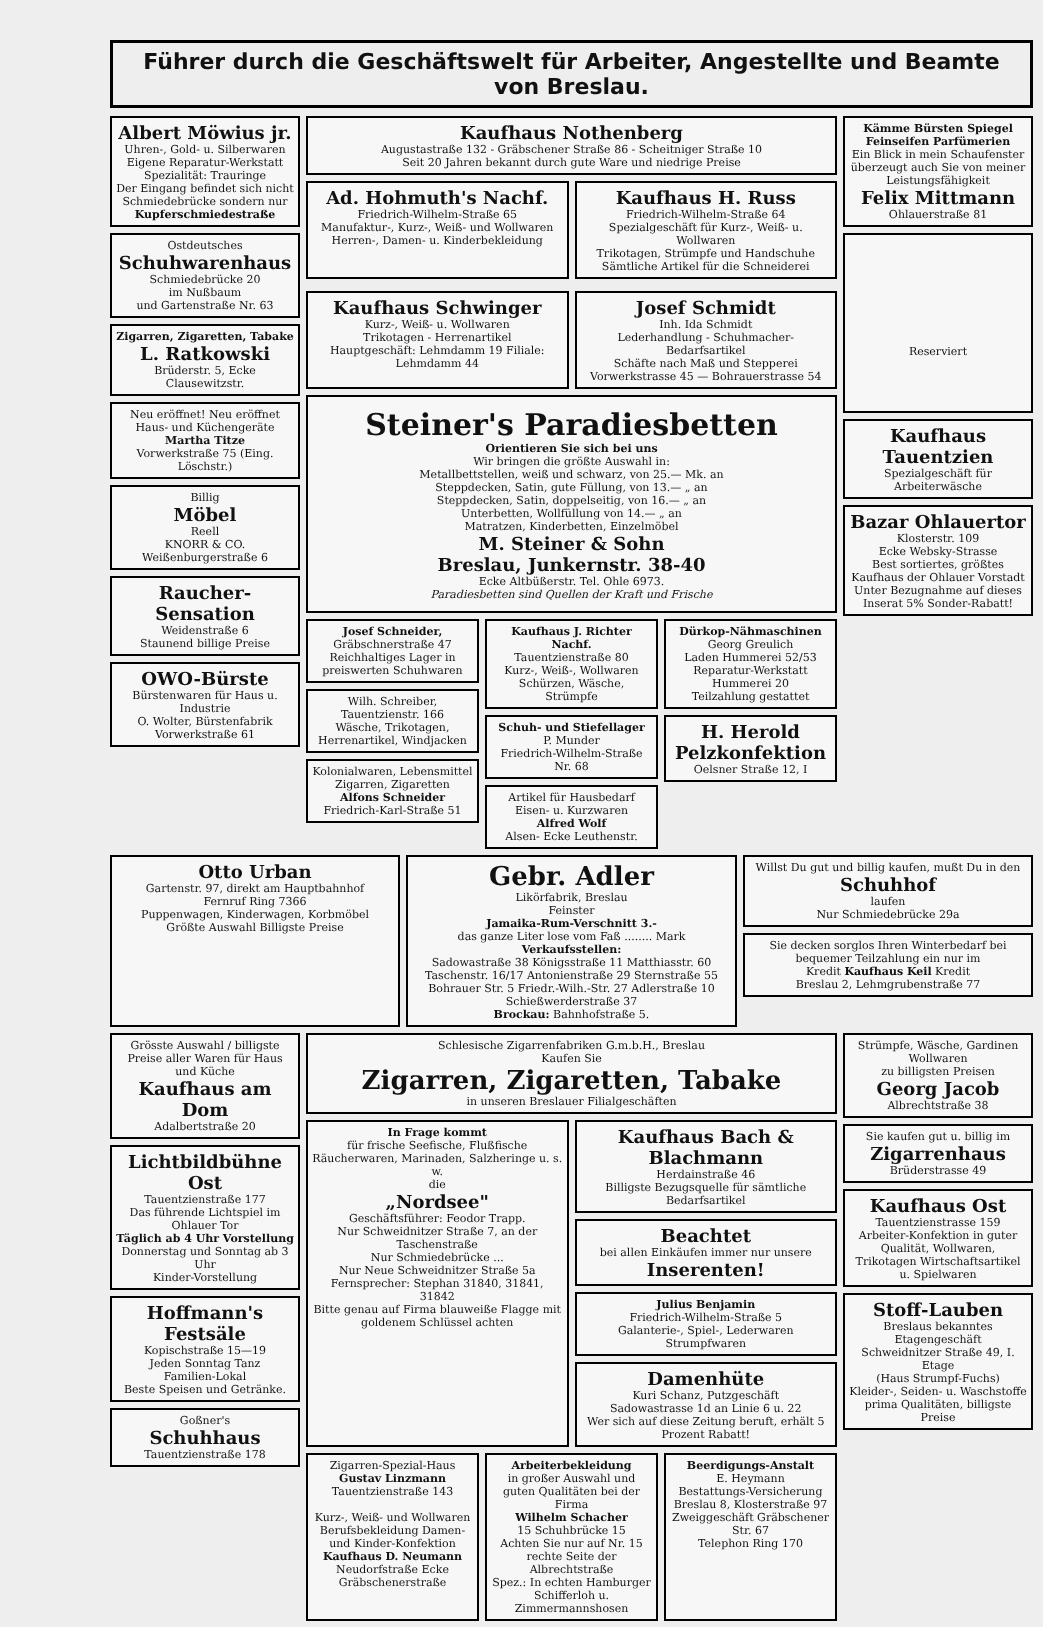Führer durch die Geschäftswelt für Arbeiter, Angestellte und Beamte von Breslau.
Albert Möwius jr.
Uhren-, Gold- u. Silberwaren
Eigene Reparatur-Werkstatt
Spezialität: Trauringe
Der Eingang befindet sich nicht Schmiedebrücke sondern nur
Kupferschmiedestraße
Ostdeutsches
Schuhwarenhaus
Schmiedebrücke 20
im Nußbaum
und Gartenstraße Nr. 63
Zigarren, Zigaretten, Tabake
L. Ratkowski
Brüderstr. 5, Ecke Clausewitzstr.
Neu eröffnet! Neu eröffnet
Haus- und Küchengeräte
Martha Titze
Vorwerkstraße 75 (Eing. Löschstr.)
Billig
Möbel
Reell
KNORR & CO.
Weißenburgerstraße 6
Raucher-Sensation
Weidenstraße 6
Staunend billige Preise
OWO-Bürste
Bürstenwaren für Haus u. Industrie
O. Wolter, Bürstenfabrik
Vorwerkstraße 61
Kaufhaus Nothenberg
Augustastraße 132 - Gräbschener Straße 86 - Scheitniger Straße 10
Seit 20 Jahren bekannt durch gute Ware und niedrige Preise
Ad. Hohmuth's Nachf.
Friedrich-Wilhelm-Straße 65
Manufaktur-, Kurz-, Weiß- und Wollwaren
Herren-, Damen- u. Kinderbekleidung
Kaufhaus H. Russ
Friedrich-Wilhelm-Straße 64
Spezialgeschäft für Kurz-, Weiß- u. Wollwaren
Trikotagen, Strümpfe und Handschuhe
Sämtliche Artikel für die Schneiderei
Kaufhaus Schwinger
Kurz-, Weiß- u. Wollwaren
Trikotagen - Herrenartikel
Hauptgeschäft: Lehmdamm 19 Filiale: Lehmdamm 44
Josef Schmidt
Inh. Ida Schmidt
Lederhandlung - Schuhmacher-Bedarfsartikel
Schäfte nach Maß und Stepperei
Vorwerkstrasse 45 — Bohrauerstrasse 54
Steiner's Paradiesbetten
Orientieren Sie sich bei uns
Wir bringen die größte Auswahl in:
Metallbettstellen, weiß und schwarz, von 25.— Mk. an
Steppdecken, Satin, gute Füllung, von 13.— „ an
Steppdecken, Satin, doppelseitig, von 16.— „ an
Unterbetten, Wollfüllung von 14.— „ an
Matratzen, Kinderbetten, Einzelmöbel
M. Steiner & Sohn
Breslau, Junkernstr. 38-40
Ecke Altbüßerstr. Tel. Ohle 6973.
Paradiesbetten sind Quellen der Kraft und Frische
Josef Schneider, Gräbschnerstraße 47
Reichhaltiges Lager in preiswerten Schuhwaren
Wilh. Schreiber, Tauentzienstr. 166
Wäsche, Trikotagen, Herrenartikel, Windjacken
Kolonialwaren, Lebensmittel
Zigarren, Zigaretten
Alfons Schneider
Friedrich-Karl-Straße 51
Kaufhaus J. Richter Nachf.
Tauentzienstraße 80
Kurz-, Weiß-, Wollwaren
Schürzen, Wäsche, Strümpfe
Schuh- und Stiefellager
P. Munder
Friedrich-Wilhelm-Straße Nr. 68
Artikel für Hausbedarf
Eisen- u. Kurzwaren
Alfred Wolf
Alsen- Ecke Leuthenstr.
Dürkop-Nähmaschinen
Georg Greulich
Laden Hummerei 52/53
Reparatur-Werkstatt Hummerei 20
Teilzahlung gestattet
H. Herold
Pelzkonfektion
Oelsner Straße 12, I
Kämme Bürsten Spiegel Feinseifen Parfümerien
Ein Blick in mein Schaufenster überzeugt auch Sie von meiner Leistungsfähigkeit
Felix Mittmann
Ohlauerstraße 81
Reserviert
Kaufhaus Tauentzien
Spezialgeschäft für Arbeiterwäsche
Bazar Ohlauertor
Klosterstr. 109
Ecke Websky-Strasse
Best sortiertes, größtes Kaufhaus der Ohlauer Vorstadt
Unter Bezugnahme auf dieses Inserat 5% Sonder-Rabatt!
Otto Urban
Gartenstr. 97, direkt am Hauptbahnhof
Fernruf Ring 7366
Puppenwagen, Kinderwagen, Korbmöbel
Größte Auswahl Billigste Preise
Gebr. Adler
Likörfabrik, Breslau
Feinster
Jamaika-Rum-Verschnitt 3.-
das ganze Liter lose vom Faß ........ Mark
Verkaufsstellen:
Sadowastraße 38 Königsstraße 11 Matthiasstr. 60
Taschenstr. 16/17 Antonienstraße 29 Sternstraße 55
Bohrauer Str. 5 Friedr.-Wilh.-Str. 27 Adlerstraße 10
Schießwerderstraße 37
Brockau: Bahnhofstraße 5.
Willst Du gut und billig kaufen, mußt Du in den
Schuhhof
laufen
Nur Schmiedebrücke 29a
Sie decken sorglos Ihren Winterbedarf bei bequemer Teilzahlung ein nur im
Kredit Kaufhaus Keil Kredit
Breslau 2, Lehmgrubenstraße 77
Grösste Auswahl / billigste Preise aller Waren für Haus und Küche
Kaufhaus am Dom
Adalbertstraße 20
Lichtbildbühne Ost
Tauentzienstraße 177
Das führende Lichtspiel im Ohlauer Tor
Täglich ab 4 Uhr Vorstellung
Donnerstag und Sonntag ab 3 Uhr
Kinder-Vorstellung
Hoffmann's Festsäle
Kopischstraße 15—19
Jeden Sonntag Tanz
Familien-Lokal
Beste Speisen und Getränke.
Goßner's
Schuhhaus
Tauentzienstraße 178
Schlesische Zigarrenfabriken G.m.b.H., Breslau
Kaufen Sie
Zigarren, Zigaretten, Tabake
in unseren Breslauer Filialgeschäften
In Frage kommt
für frische Seefische, Flußfische Räucherwaren, Marinaden, Salzheringe u. s. w.
die
„Nordsee"
Geschäftsführer: Feodor Trapp.
Nur Schweidnitzer Straße 7, an der Taschenstraße
Nur Schmiedebrücke ...
Nur Neue Schweidnitzer Straße 5a
Fernsprecher: Stephan 31840, 31841, 31842
Bitte genau auf Firma blauweiße Flagge mit goldenem Schlüssel achten
Kaufhaus Bach & Blachmann
Herdainstraße 46
Billigste Bezugsquelle für sämtliche Bedarfsartikel
Beachtet
bei allen Einkäufen immer nur unsere
Inserenten!
Julius Benjamin
Friedrich-Wilhelm-Straße 5
Galanterie-, Spiel-, Lederwaren Strumpfwaren
Damenhüte
Kuri Schanz, Putzgeschäft
Sadowastrasse 1d an Linie 6 u. 22
Wer sich auf diese Zeitung beruft, erhält 5 Prozent Rabatt!
Zigarren-Spezial-Haus
Gustav Linzmann
Tauentzienstraße 143
Kurz-, Weiß- und Wollwaren Berufsbekleidung Damen- und Kinder-Konfektion
Kaufhaus D. Neumann
Neudorfstraße Ecke Gräbschenerstraße
Arbeiterbekleidung
in großer Auswahl und guten Qualitäten bei der Firma
Wilhelm Schacher
15 Schuhbrücke 15
Achten Sie nur auf Nr. 15 rechte Seite der Albrechtstraße
Spez.: In echten Hamburger Schifferloh u. Zimmermannshosen
Beerdigungs-Anstalt
E. Heymann
Bestattungs-Versicherung
Breslau 8, Klosterstraße 97
Zweiggeschäft Gräbschener Str. 67
Telephon Ring 170
Strümpfe, Wäsche, Gardinen Wollwaren
zu billigsten Preisen
Georg Jacob
Albrechtstraße 38
Sie kaufen gut u. billig im
Zigarrenhaus
Brüderstrasse 49
Kaufhaus Ost
Tauentzienstrasse 159
Arbeiter-Konfektion in guter Qualität, Wollwaren, Trikotagen Wirtschaftsartikel u. Spielwaren
Stoff-Lauben
Breslaus bekanntes Etagengeschäft
Schweidnitzer Straße 49, I. Etage
(Haus Strumpf-Fuchs)
Kleider-, Seiden- u. Waschstoffe
prima Qualitäten, billigste Preise